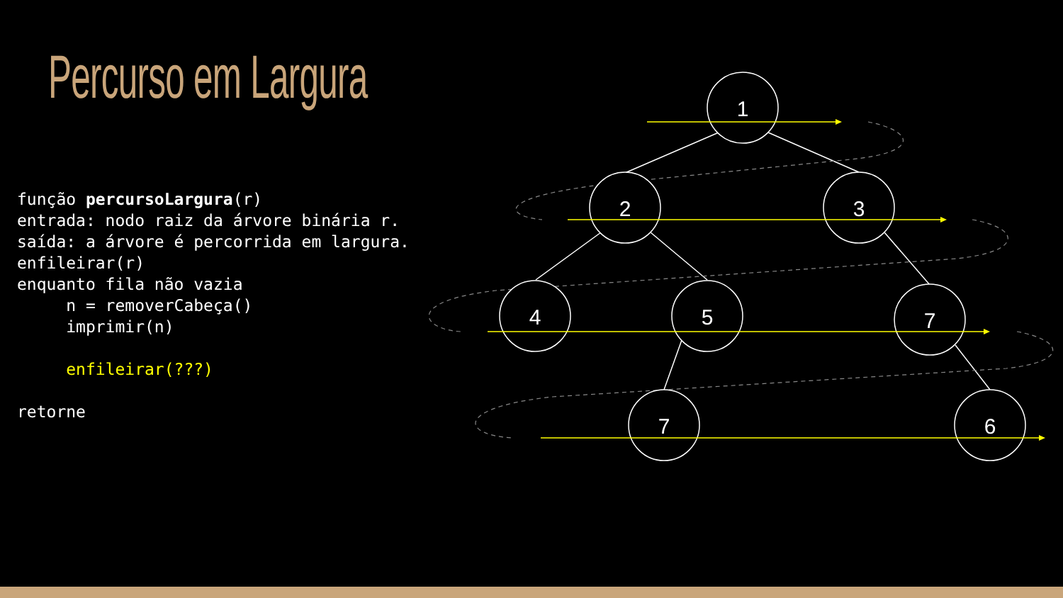Percurso em Largura
função percursoLargura(r)
entrada: nodo raiz da árvore binária r.
saída: a árvore é percorrida em largura.
enfileirar(r)
enquanto fila não vazia
     n = removerCabeça()
     imprimir(n)

     enfileirar(???)

retorne
1
2
3
4
5
7
7
6